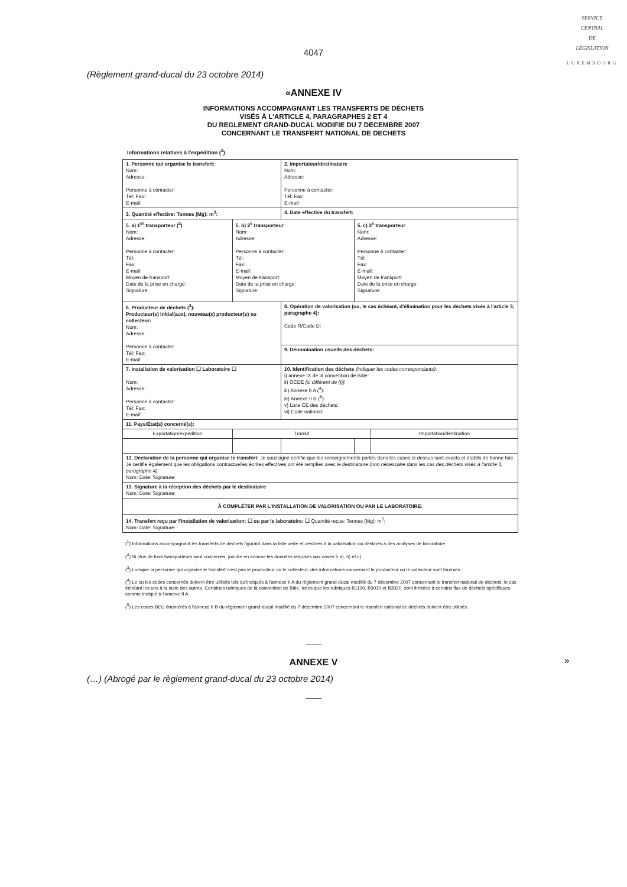SERVICE
CENTRAL
DE
LÉGISLATION
LUXEMBOURG
4047
(Règlement grand-ducal du 23 octobre 2014)
«ANNEXE IV
INFORMATIONS ACCOMPAGNANT LES TRANSFERTS DE DÉCHETS
VISÉS À L'ARTICLE 4, PARAGRAPHES 2 ET 4
DU REGLEMENT GRAND-DUCAL MODIFIE DU 7 DECEMBRE 2007
CONCERNANT LE TRANSFERT NATIONAL DE DECHETS
Informations relatives à l'expédition (<sup>1</sup>)
| 1. Personne qui organise le transfert: Nom: Adresse: Personne à contacter: Tél: Fax: E-mail: | | 2. Importateur/destinataire Nom: Adresse: Personne à contacter: Tél: Fax: E-mail: | | |
| 3. Quantité effective: Tonnes (Mg): m<sup>3</sup>: | | 4. Date effective du transfert: | | |
| 5. a) 1<sup>er</sup> transporteur (<sup>2</sup>) Nom: Adresse: Personne à contacter: Tél: Fax: E-mail: Moyen de transport: Date de la prise en charge: Signature: | 5. b) 2<sup>e</sup> transporteur Nom: Adresse: Personne à contacter: Tél: Fax: E-mail: Moyen de transport: Date de la prise en charge: Signature: | | 5. c) 3<sup>e</sup> transporteur Nom: Adresse: Personne à contacter: Tél: Fax: E-mail: Moyen de transport: Date de la prise en charge: Signature: | |
| 6. Producteur de déchets (<sup>3</sup>): Producteur(s) initial(aux), nouveau(x) producteur(s) ou collecteur: Nom: Adresse: Personne à contacter: Tél: Fax: E-mail: | | 8. Opération de valorisation (ou, le cas échéant, d'élimination pour les déchets visés à l'article 3, paragraphe 4): Code R/Code D: | | |
| | | 9. Dénomination usuelle des déchets: | | |
| 7. Installation de valorisation ☐ Laboratoire ☐ Nom: Adresse: Personne à contacter: Tél: Fax: E-mail: | | 10. Identification des déchets (indiquer les codes correspondants) : i) annexe IX de la convention de Bâle: ii) OCDE [si différent de (i)] : iii) Annexe II A (<sup>4</sup>): iv) Annexe II B (<sup>5</sup>): v) Liste CE des déchets: vi) Code national: | | |
| 11. Pays/État(s) concerné(s): | | | | |
| Exportation/expédition | Transit | | | Importation/destination |
| 12. Déclaration de la personne qui organise le transfert: Je soussigné certifie que les renseignements portés dans les cases ci-dessus sont exacts et établis de bonne foie. Je certifie également que les obligations contractuelles écrites effectives ont été remplies avec le destinataire (non nécessaire dans les cas des déchets visés à l'article 3, paragraphe 4) : Nom: Date: Signature: | | | | |
| 13. Signature à la réception des déchets par le destinataire Nom: Date: Signature: | | | | |
| À COMPLÉTER PAR L'INSTALLATION DE VALORISATION OU PAR LE LABORATOIRE: | | | | |
| 14. Transfert reçu par l'installation de valorisation: ☐ ou par le laboratoire: ☐ Quantité reçue: Tonnes (Mg): m<sup>3</sup>: Nom: Date: Signature: | | | | |
(<sup>1</sup>) Informations accompagnant les transferts de déchets figurant dans la liste verte et destinés à la valorisation ou destinés à des analyses de laboratoire.
(<sup>2</sup>) Si plus de trois transporteurs sont concernés, joindre en annexe les données requises aux cases 5 a), b) et c).
(<sup>3</sup>) Lorsque la personne qui organise le transfert n'est pas le producteur ou le collecteur, des informations concernant le producteur ou le collecteur sont fournies.
(<sup>4</sup>) Le ou les codes concernés doivent être utilisés tels qu'indiqués à l'annexe II A du règlement grand-ducal modifié du 7 décembre 2007 concernant le transfert national de déchets, le cas échéant les uns à la suite des autres. Certaines rubriques de la convention de Bâle, telles que les rubriques B1100, B3010 et B3020, sont limitées à certains flux de déchets spécifiques, comme indiqué à l'annexe II A.
(<sup>5</sup>) Les codes BEU énumérés à l'annexe II B du règlement grand-ducal modifié du 7 décembre 2007 concernant le transfert national de déchets doivent être utilisés.
»
ANNEXE V
(…) (Abrogé par le règlement grand-ducal du 23 octobre 2014)